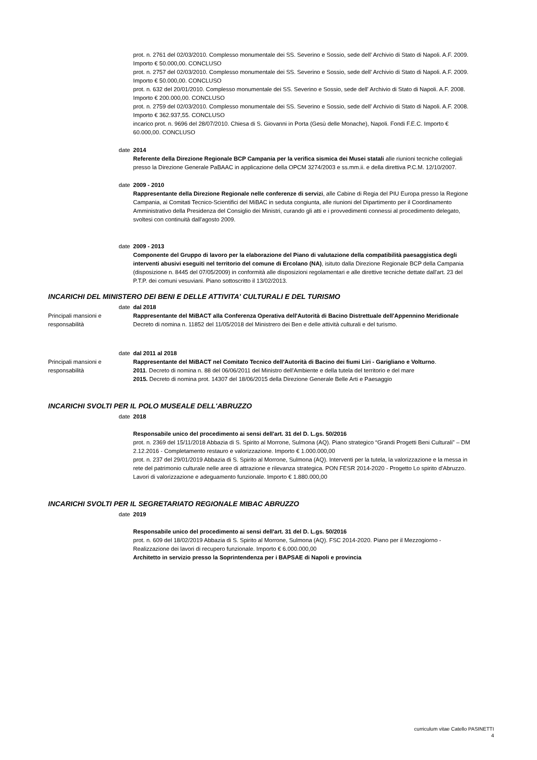prot. n. 2761 del 02/03/2010. Complesso monumentale dei SS. Severino e Sossio, sede dell' Archivio di Stato di Napoli. A.F. 2009. Importo € 50.000,00. CONCLUSO
prot. n. 2757 del 02/03/2010. Complesso monumentale dei SS. Severino e Sossio, sede dell' Archivio di Stato di Napoli. A.F. 2009. Importo € 50.000,00. CONCLUSO
prot. n. 632 del 20/01/2010. Complesso monumentale dei SS. Severino e Sossio, sede dell' Archivio di Stato di Napoli. A.F. 2008. Importo € 200.000,00. CONCLUSO
prot. n. 2759 del 02/03/2010. Complesso monumentale dei SS. Severino e Sossio, sede dell' Archivio di Stato di Napoli. A.F. 2008. Importo € 362.937,55. CONCLUSO
incarico prot. n. 9696 del 28/07/2010. Chiesa di S. Giovanni in Porta (Gesù delle Monache), Napoli. Fondi F.E.C. Importo € 60.000,00. CONCLUSO
date 2014
Referente della Direzione Regionale BCP Campania per la verifica sismica dei Musei statali alle riunioni tecniche collegiali presso la Direzione Generale PaBAAC in applicazione della OPCM 3274/2003 e ss.mm.ii. e della direttiva P.C.M. 12/10/2007.
date 2009 - 2010
Rappresentante della Direzione Regionale nelle conferenze di servizi, alle Cabine di Regia del PIU Europa presso la Regione Campania, ai Comitati Tecnico-Scientifici del MiBAC in seduta congiunta, alle riunioni del Dipartimento per il Coordinamento Amministrativo della Presidenza del Consiglio dei Ministri, curando gli atti e i provvedimenti connessi al procedimento delegato, svoltesi con continuità dall'agosto 2009.
date 2009 - 2013
Componente del Gruppo di lavoro per la elaborazione del Piano di valutazione della compatibilità paesaggistica degli interventi abusivi eseguiti nel territorio del comune di Ercolano (NA), isituto dalla Direzione Regionale BCP della Campania (disposizione n. 8445 del 07/05/2009) in conformità alle disposizioni regolamentari e alle direttive tecniche dettate dall'art. 23 del P.T.P. dei comuni vesuviani. Piano sottoscritto il 13/02/2013.
INCARICHI DEL MINISTERO DEI BENI E DELLE ATTIVITA' CULTURALI E DEL TURISMO
date dal 2018
Principali mansioni e responsabilità
Rappresentante del MiBACT alla Conferenza Operativa dell'Autorità di Bacino Distrettuale dell'Appennino Meridionale
Decreto di nomina n. 11852 del 11/05/2018 del Ministrero dei Ben e delle attività culturali e del turismo.
date dal 2011 al 2018
Principali mansioni e responsabilità
Rappresentante del MiBACT nel Comitato Tecnico dell'Autorità di Bacino dei fiumi Liri - Garigliano e Volturno.
2011. Decreto di nomina n. 88 del 06/06/2011 del Ministro dell'Ambiente e della tutela del territorio e del mare
2015. Decreto di nomina prot. 14307 del 18/06/2015 della Direzione Generale Belle Arti e Paesaggio
INCARICHI SVOLTI PER IL POLO MUSEALE DELL'ABRUZZO
date 2018
Responsabile unico del procedimento ai sensi dell'art. 31 del D. L.gs. 50/2016
prot. n. 2369 del 15/11/2018 Abbazia di S. Spirito al Morrone, Sulmona (AQ). Piano strategico “Grandi Progetti Beni Culturali” – DM 2.12.2016 - Completamento restauro e valorizzazione. Importo € 1.000.000,00
prot. n. 237 del 29/01/2019 Abbazia di S. Spirito al Morrone, Sulmona (AQ). Interventi per la tutela, la valorizzazione e la messa in rete del patrimonio culturale nelle aree di attrazione e rilevanza strategica. PON FESR 2014-2020 - Progetto Lo spirito d'Abruzzo. Lavori di valorizzazione e adeguamento funzionale. Importo € 1.880.000,00
INCARICHI SVOLTI PER IL SEGRETARIATO REGIONALE MIBAC ABRUZZO
date 2019
Responsabile unico del procedimento ai sensi dell'art. 31 del D. L.gs. 50/2016
prot. n. 609 del 18/02/2019 Abbazia di S. Spirito al Morrone, Sulmona (AQ). FSC 2014-2020. Piano per il Mezzogiorno - Realizzazione dei lavori di recupero funzionale. Importo € 6.000.000,00
Architetto in servizio presso la Soprintendenza per i BAPSAE di Napoli e provincia
curriculum vitae Catello PASINETTI
4